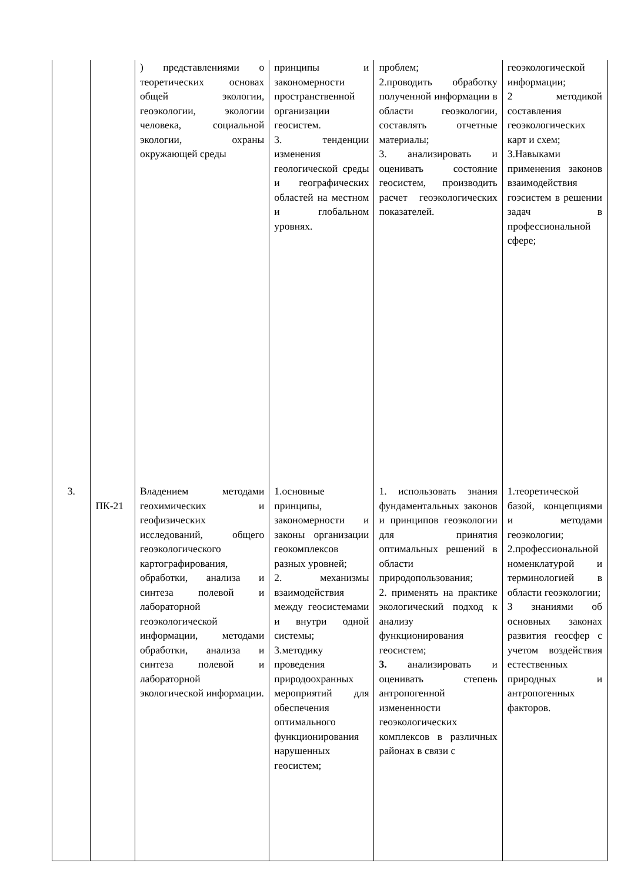| | | ) представлениями о теоретических основах общей экологии, геоэкологии, экологии человека, социальной экологии, охраны окружающей среды | принципы и закономерности пространственной организации геосистем. 3. тенденции изменения геологической среды и географических областей на местном и глобальном уровнях. | проблем; 2.проводить обработку полученной информации в области геоэкологии, составлять отчетные материалы; 3. анализировать и оценивать состояние геосистем, производить расчет геоэкологических показателей. | геоэкологической информации; 2 методикой составления геоэкологических карт и схем; 3.Навыками применения законов взаимодействия гоэсистем в решении задач в профессиональной сфере; |
| 3. | ПК-21 | Владением методами геохимических и геофизических исследований, общего геоэкологического картографирования, обработки, анализа и синтеза полевой и лабораторной геоэкологической информации, методами обработки, анализа и синтеза полевой и лабораторной экологической информации. | 1.основные принципы, закономерности и законы организации геокомплексов разных уровней; 2. механизмы взаимодействия между геосистемами и внутри одной системы; 3.методику проведения природоохранных мероприятий для обеспечения оптимального функционирования нарушенных геосистем; | 1. использовать знания фундаментальных законов и принципов геоэкологии для принятия оптимальных решений в области природопользования; 2. применять на практике экологический подход к анализу функционирования геосистем; 3. анализировать и оценивать степень антропогенной измененности геоэкологических комплексов в различных районах в связи с | 1.теоретической базой, концепциями и методами геоэкологии; 2.профессиональной номенклатурой и терминологией в области геоэкологии; 3 знаниями об основных законах развития геосфер с учетом воздействия естественных природных и антропогенных факторов. |